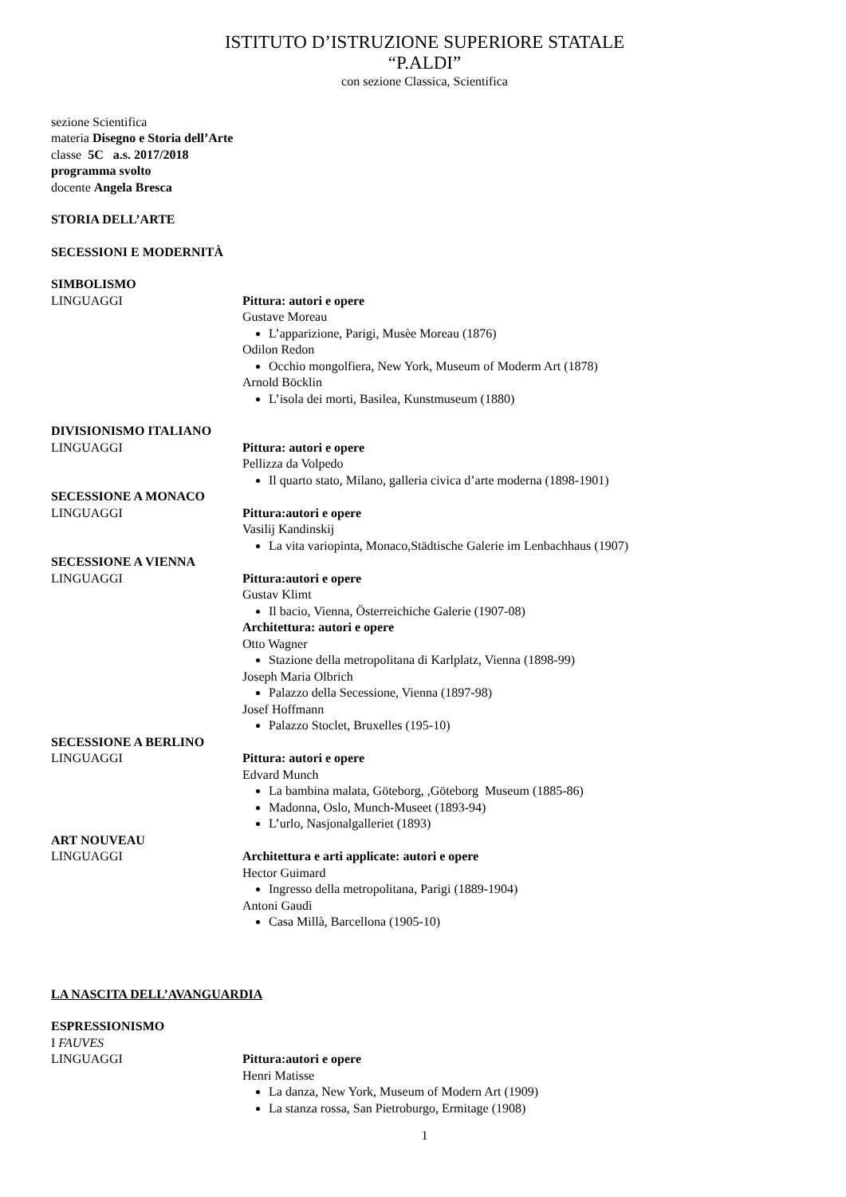ISTITUTO D’ISTRUZIONE SUPERIORE STATALE
“P.ALDI”
con sezione Classica, Scientifica
sezione Scientifica
materia Disegno e Storia dell’Arte
classe 5C a.s. 2017/2018
programma svolto
docente Angela Bresca
STORIA DELL’ARTE
SECESSIONI E MODERNITÀ
SIMBOLISMO
LINGUAGGI Pittura: autori e opere
Gustave Moreau
L’apparizione, Parigi, Musèe Moreau (1876)
Odilon Redon
Occhio mongolfiera, New York, Museum of Moderm Art (1878)
Arnold Böcklin
L’isola dei morti, Basilea, Kunstmuseum (1880)
DIVISIONISMO ITALIANO
LINGUAGGI Pittura: autori e opere
Pellizza da Volpedo
Il quarto stato, Milano, galleria civica d’arte moderna (1898-1901)
SECESSIONE A MONACO
LINGUAGGI Pittura:autori e opere
Vasilij Kandinskij
La vita variopinta, Monaco,Städtische Galerie im Lenbachhaus (1907)
SECESSIONE A VIENNA
LINGUAGGI Pittura:autori e opere
Gustav Klimt
Il bacio, Vienna, Österreichiche Galerie (1907-08)
Architettura: autori e opere
Otto Wagner
Stazione della metropolitana di Karlplatz, Vienna (1898-99)
Joseph Maria Olbrich
Palazzo della Secessione, Vienna (1897-98)
Josef Hoffmann
Palazzo Stoclet, Bruxelles (195-10)
SECESSIONE A BERLINO
LINGUAGGI Pittura: autori e opere
Edvard Munch
La bambina malata, Göteborg, ,Göteborg Museum (1885-86)
Madonna, Oslo, Munch-Museet (1893-94)
L’urlo, Nasjonalgalleriet (1893)
ART NOUVEAU
LINGUAGGI Architettura e arti applicate: autori e opere
Hector Guimard
Ingresso della metropolitana, Parigi (1889-1904)
Antoni Gaudì
Casa Millà, Barcellona (1905-10)
LA NASCITA DELL’AVANGUARDIA
ESPRESSIONISMO
I FAUVES
LINGUAGGI Pittura:autori e opere
Henri Matisse
La danza, New York, Museum of Modern Art (1909)
La stanza rossa, San Pietroburgo, Ermitage (1908)
1